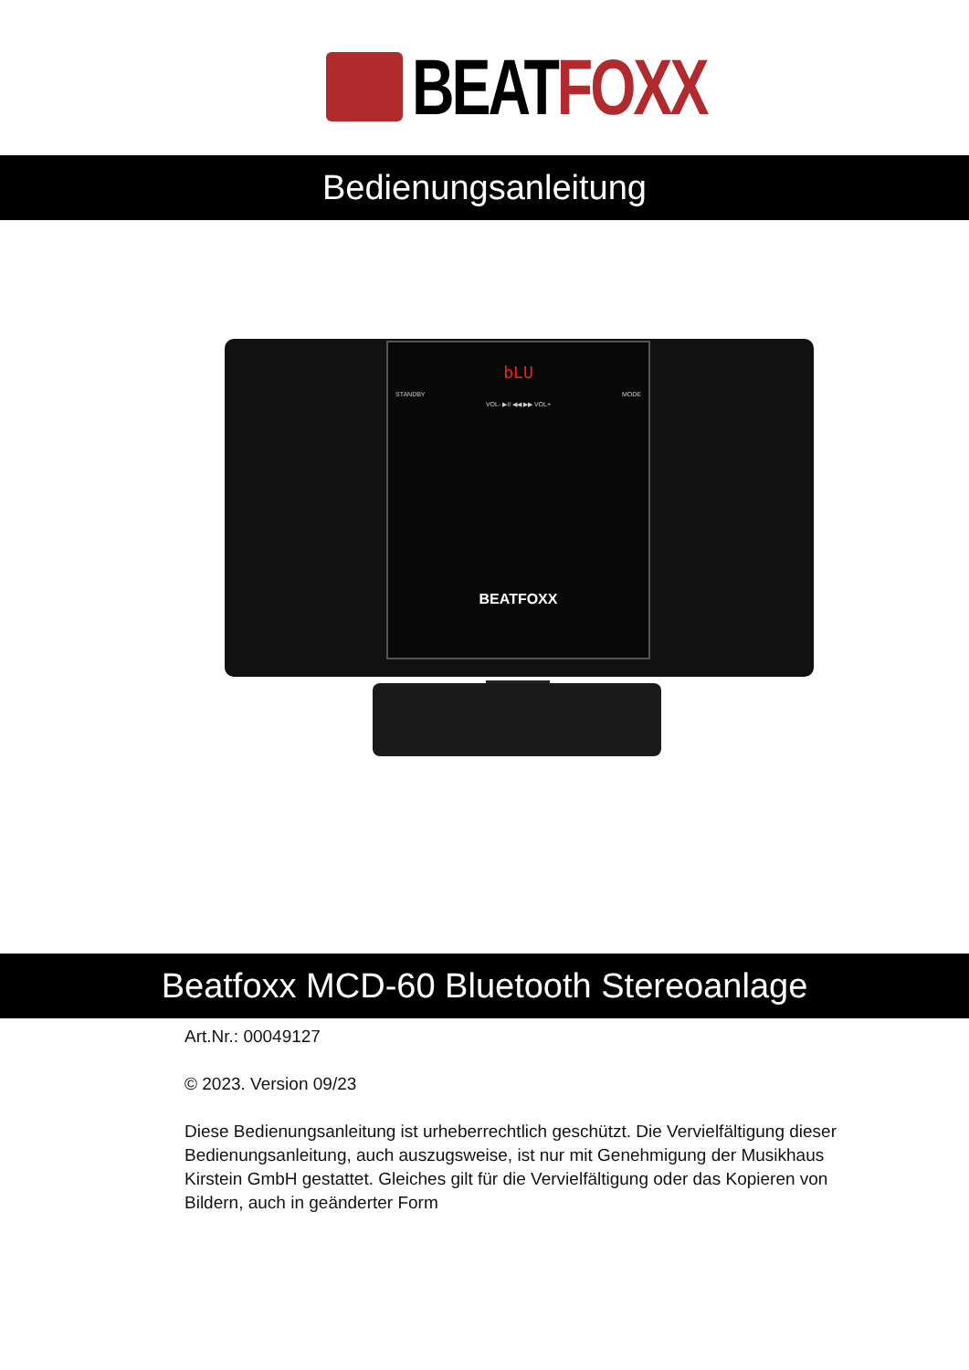BEATFOXX
Bedienungsanleitung
bLU
STANDBY MODE
VOL- ▶II ◀◀ ▶▶ VOL+
BEATFOXX
Beatfoxx MCD-60 Bluetooth Stereoanlage
Art.Nr.: 00049127
© 2023. Version 09/23
Diese Bedienungsanleitung ist urheberrechtlich geschützt. Die Vervielfältigung dieser Bedienungsanleitung, auch auszugsweise, ist nur mit Genehmigung der Musikhaus Kirstein GmbH gestattet. Gleiches gilt für die Vervielfältigung oder das Kopieren von Bildern, auch in geänderter Form